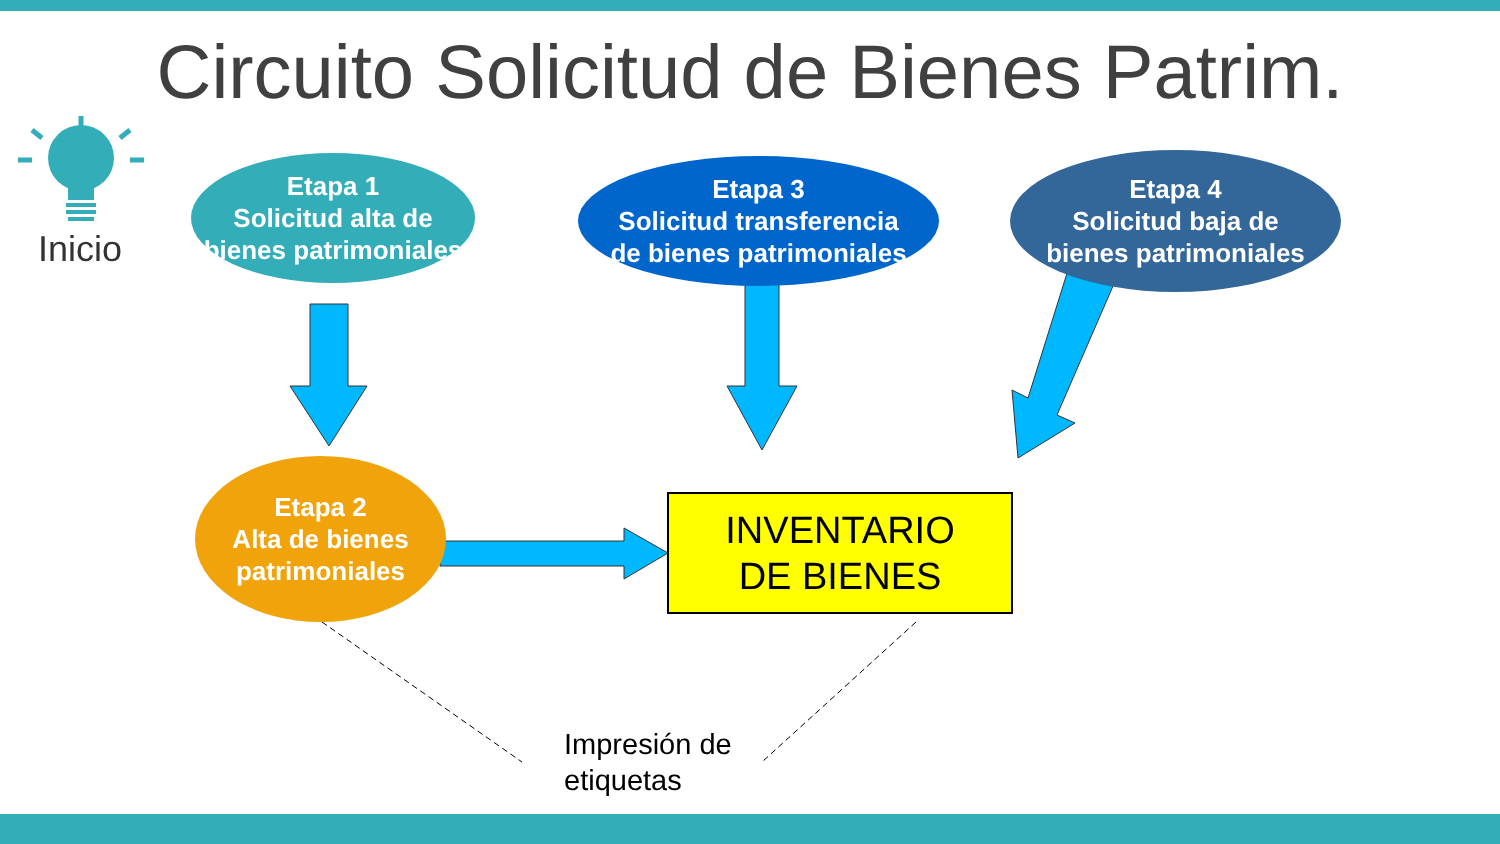Circuito Solicitud de Bienes Patrim.
Inicio
Etapa 1
Solicitud alta de
bienes patrimoniales
Etapa 3
Solicitud transferencia
de bienes patrimoniales
Etapa 4
Solicitud baja de
bienes patrimoniales
Etapa 2
Alta de bienes
patrimoniales
INVENTARIO
DE BIENES
Impresión de
etiquetas